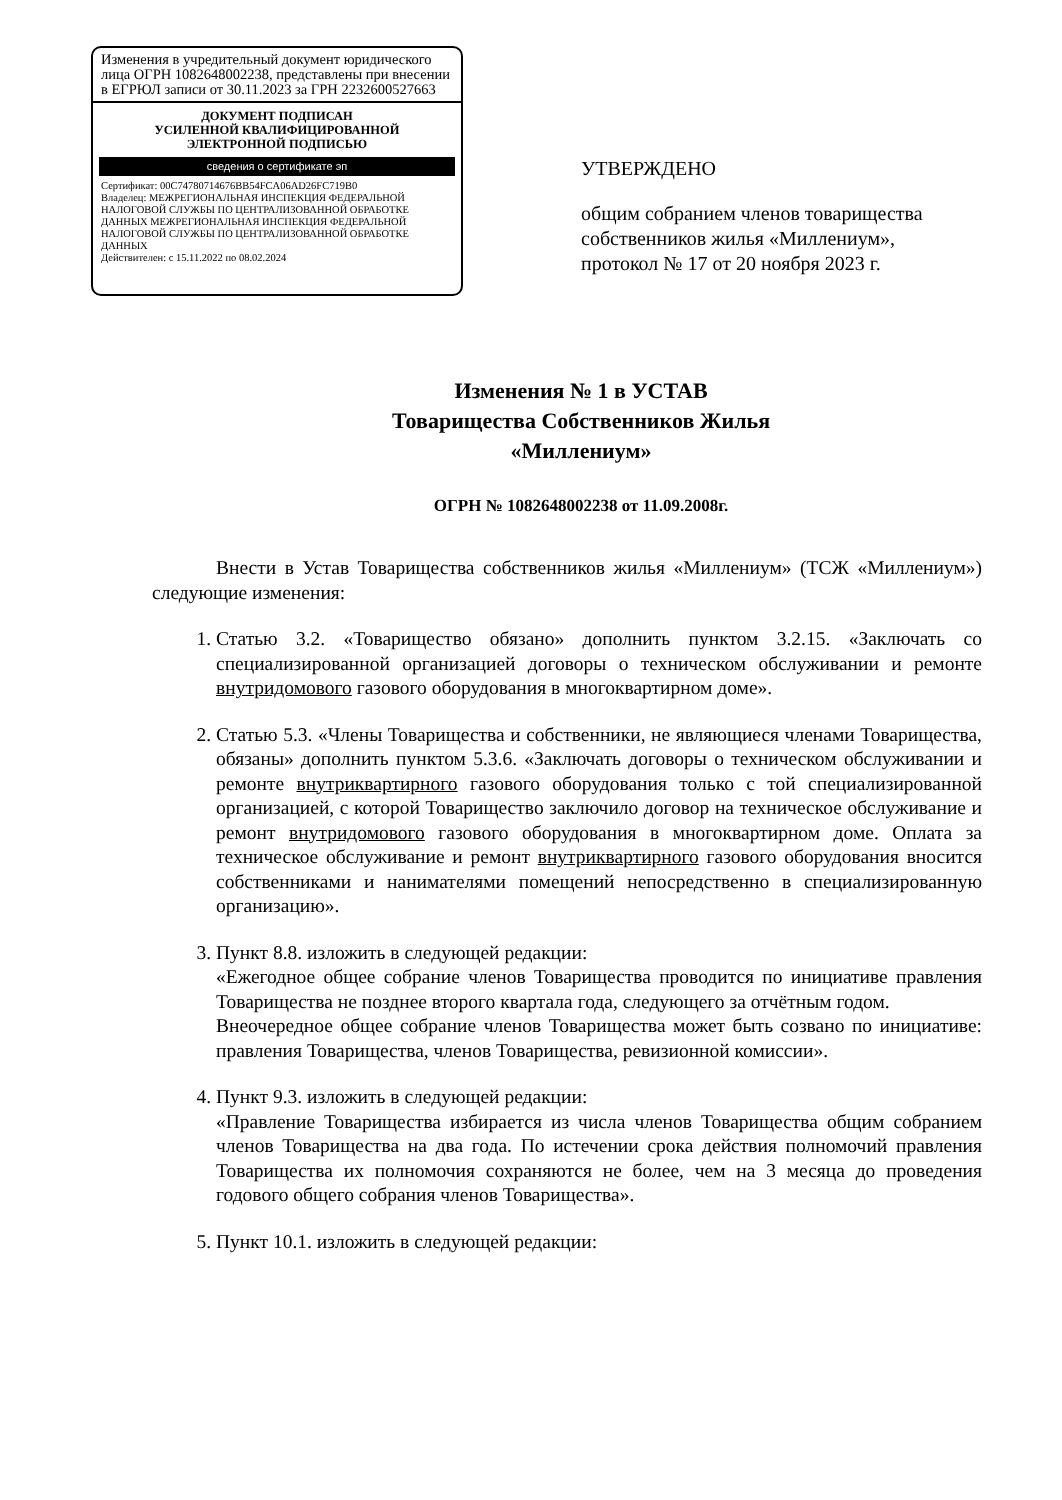Изменения в учредительный документ юридического лица ОГРН 1082648002238, представлены при внесении в ЕГРЮЛ записи от 30.11.2023 за ГРН 2232600527663
ДОКУМЕНТ ПОДПИСАН
УСИЛЕННОЙ КВАЛИФИЦИРОВАННОЙ
ЭЛЕКТРОННОЙ ПОДПИСЬЮ
сведения о сертификате эп
Сертификат: 00C74780714676BB54FCA06AD26FC719B0
Владелец: МЕЖРЕГИОНАЛЬНАЯ ИНСПЕКЦИЯ ФЕДЕРАЛЬНОЙ НАЛОГОВОЙ СЛУЖБЫ ПО ЦЕНТРАЛИЗОВАННОЙ ОБРАБОТКЕ ДАННЫХ МЕЖРЕГИОНАЛЬНАЯ ИНСПЕКЦИЯ ФЕДЕРАЛЬНОЙ НАЛОГОВОЙ СЛУЖБЫ ПО ЦЕНТРАЛИЗОВАННОЙ ОБРАБОТКЕ ДАННЫХ
Действителен: с 15.11.2022 по 08.02.2024
УТВЕРЖДЕНО
общим собранием членов товарищества
собственников жилья «Миллениум»,
протокол № 17 от 20 ноября 2023 г.
Изменения № 1 в УСТАВ
Товарищества Собственников Жилья
«Миллениум»
ОГРН № 1082648002238 от 11.09.2008г.
Внести в Устав Товарищества собственников жилья «Миллениум» (ТСЖ «Миллениум») следующие изменения:
1. Статью 3.2. «Товарищество обязано» дополнить пунктом 3.2.15. «Заключать со специализированной организацией договоры о техническом обслуживании и ремонте внутридомового газового оборудования в многоквартирном доме».
2. Статью 5.3. «Члены Товарищества и собственники, не являющиеся членами Товарищества, обязаны» дополнить пунктом 5.3.6. «Заключать договоры о техническом обслуживании и ремонте внутриквартирного газового оборудования только с той специализированной организацией, с которой Товарищество заключило договор на техническое обслуживание и ремонт внутридомового газового оборудования в многоквартирном доме. Оплата за техническое обслуживание и ремонт внутриквартирного газового оборудования вносится собственниками и нанимателями помещений непосредственно в специализированную организацию».
3. Пункт 8.8. изложить в следующей редакции:
«Ежегодное общее собрание членов Товарищества проводится по инициативе правления Товарищества не позднее второго квартала года, следующего за отчётным годом.
Внеочередное общее собрание членов Товарищества может быть созвано по инициативе: правления Товарищества, членов Товарищества, ревизионной комиссии».
4. Пункт 9.3. изложить в следующей редакции:
«Правление Товарищества избирается из числа членов Товарищества общим собранием членов Товарищества на два года. По истечении срока действия полномочий правления Товарищества их полномочия сохраняются не более, чем на 3 месяца до проведения годового общего собрания членов Товарищества».
5. Пункт 10.1. изложить в следующей редакции: